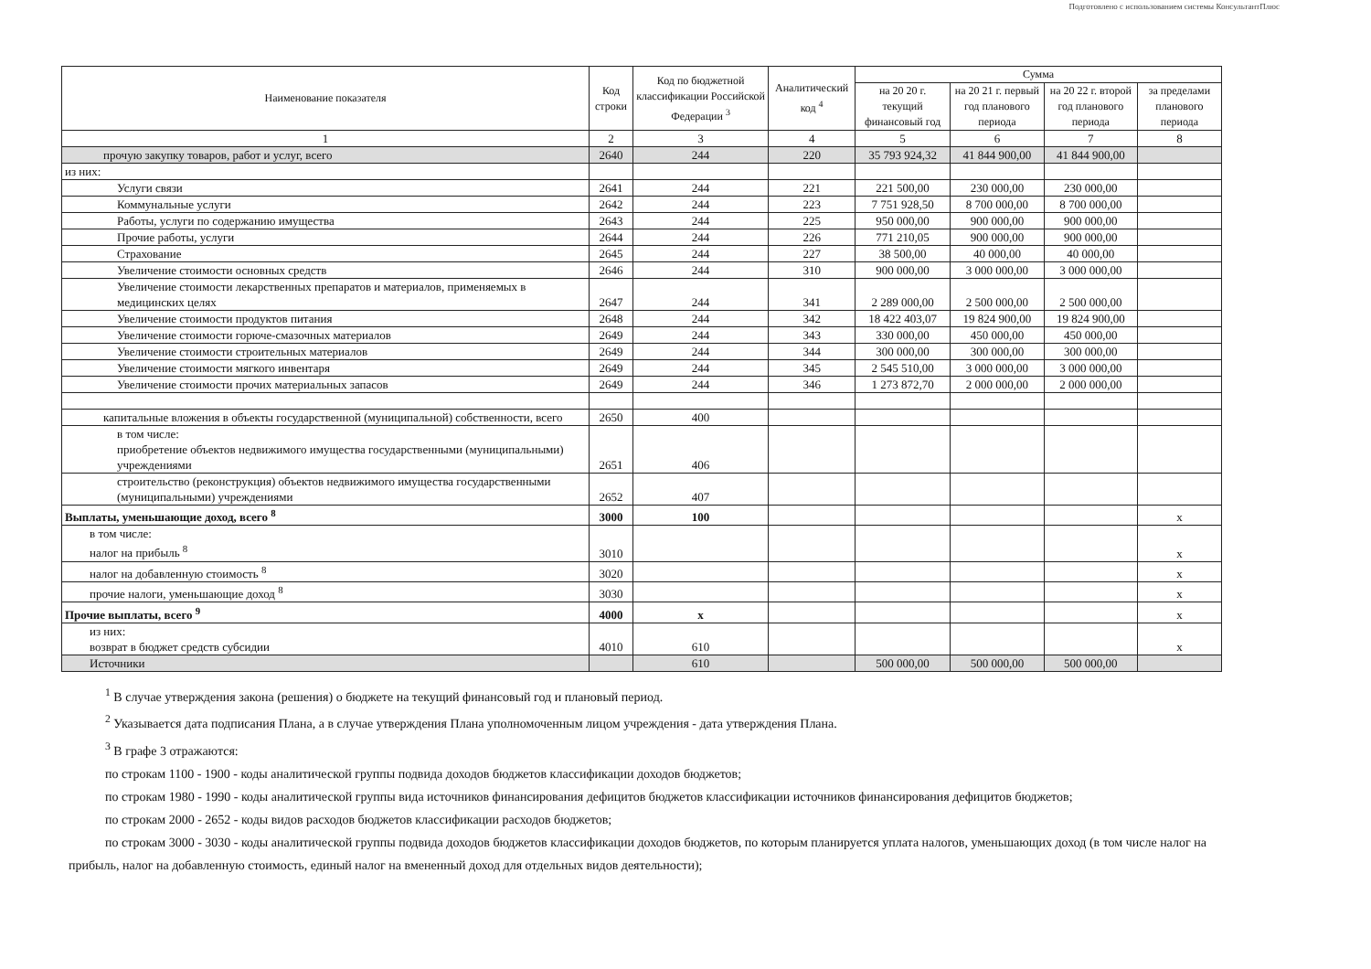Подготовлено с использованием системы КонсультантПлюс
| Наименование показателя | Код строки | Код по бюджетной классификации Российской Федерации <sup>3</sup> | Аналитический код <sup>4</sup> | Сумма | | | |
| --- | --- | --- | --- | --- | --- | --- | --- |
| | | | | на 20 20 г. текущий финансовый год | на 20 21 г. первый год планового периода | на 20 22 г. второй год планового периода | за пределами планового периода |
| 1 | 2 | 3 | 4 | 5 | 6 | 7 | 8 |
| прочую закупку товаров, работ и услуг, всего | 2640 | 244 | 220 | 35 793 924,32 | 41 844 900,00 | 41 844 900,00 | |
| из них: | | | | | | | |
| Услуги связи | 2641 | 244 | 221 | 221 500,00 | 230 000,00 | 230 000,00 | |
| Коммунальные услуги | 2642 | 244 | 223 | 7 751 928,50 | 8 700 000,00 | 8 700 000,00 | |
| Работы, услуги по содержанию имущества | 2643 | 244 | 225 | 950 000,00 | 900 000,00 | 900 000,00 | |
| Прочие работы, услуги | 2644 | 244 | 226 | 771 210,05 | 900 000,00 | 900 000,00 | |
| Страхование | 2645 | 244 | 227 | 38 500,00 | 40 000,00 | 40 000,00 | |
| Увеличение стоимости основных средств | 2646 | 244 | 310 | 900 000,00 | 3 000 000,00 | 3 000 000,00 | |
| Увеличение стоимости лекарственных препаратов и материалов, применяемых в медицинских целях | 2647 | 244 | 341 | 2 289 000,00 | 2 500 000,00 | 2 500 000,00 | |
| Увеличение стоимости продуктов питания | 2648 | 244 | 342 | 18 422 403,07 | 19 824 900,00 | 19 824 900,00 | |
| Увеличение стоимости горюче-смазочных материалов | 2649 | 244 | 343 | 330 000,00 | 450 000,00 | 450 000,00 | |
| Увеличение стоимости строительных материалов | 2649 | 244 | 344 | 300 000,00 | 300 000,00 | 300 000,00 | |
| Увеличение стоимости мягкого инвентаря | 2649 | 244 | 345 | 2 545 510,00 | 3 000 000,00 | 3 000 000,00 | |
| Увеличение стоимости прочих материальных запасов | 2649 | 244 | 346 | 1 273 872,70 | 2 000 000,00 | 2 000 000,00 | |
| капитальные вложения в объекты государственной (муниципальной) собственности, всего | 2650 | 400 | | | | | |
| в том числе: приобретение объектов недвижимого имущества государственными (муниципальными) учреждениями | 2651 | 406 | | | | | |
| строительство (реконструкция) объектов недвижимого имущества государственными (муниципальными) учреждениями | 2652 | 407 | | | | | |
| Выплаты, уменьшающие доход, всего <sup>8</sup> | 3000 | 100 | | | | | x |
| в том числе: налог на прибыль <sup>8</sup> | 3010 | | | | | | x |
| налог на добавленную стоимость <sup>8</sup> | 3020 | | | | | | x |
| прочие налоги, уменьшающие доход <sup>8</sup> | 3030 | | | | | | x |
| Прочие выплаты, всего <sup>9</sup> | 4000 | x | | | | | x |
| из них: возврат в бюджет средств субсидии | 4010 | 610 | | | | | x |
| Источники | | 610 | | 500 000,00 | 500 000,00 | 500 000,00 | |
<sup>1</sup> В случае утверждения закона (решения) о бюджете на текущий финансовый год и плановый период.
<sup>2</sup> Указывается дата подписания Плана, а в случае утверждения Плана уполномоченным лицом учреждения - дата утверждения Плана.
<sup>3</sup> В графе 3 отражаются:
по строкам 1100 - 1900 - коды аналитической группы подвида доходов бюджетов классификации доходов бюджетов;
по строкам 1980 - 1990 - коды аналитической группы вида источников финансирования дефицитов бюджетов классификации источников финансирования дефицитов бюджетов;
по строкам 2000 - 2652 - коды видов расходов бюджетов классификации расходов бюджетов;
по строкам 3000 - 3030 - коды аналитической группы подвида доходов бюджетов классификации доходов бюджетов, по которым планируется уплата налогов, уменьшающих доход (в том числе налог на прибыль, налог на добавленную стоимость, единый налог на вмененный доход для отдельных видов деятельности);